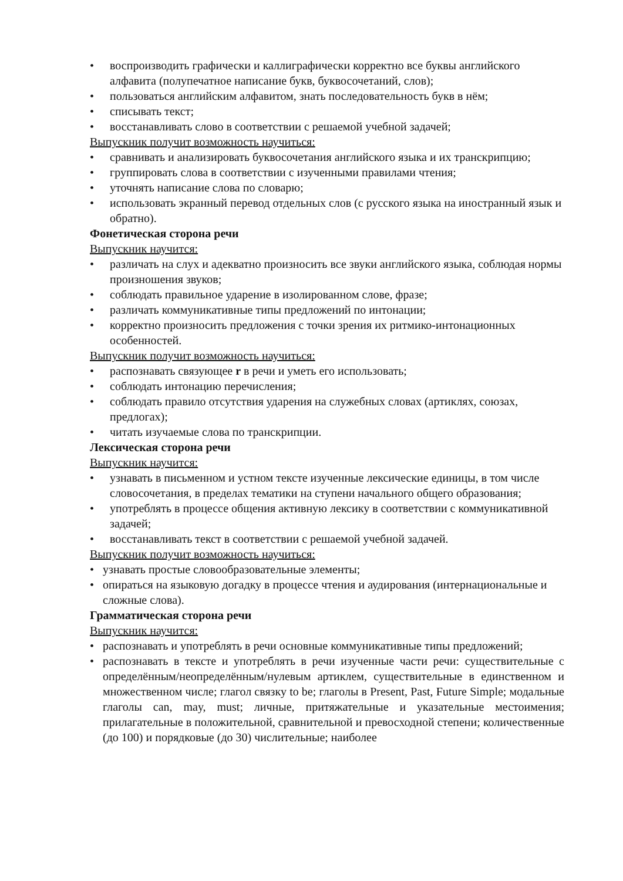• воспроизводить графически и каллиграфически корректно все буквы английского алфавита (полупечатное написание букв, буквосочетаний, слов);
• пользоваться английским алфавитом, знать последовательность букв в нём;
• списывать текст;
• восстанавливать слово в соответствии с решаемой учебной задачей;
Выпускник получит возможность научиться:
• сравнивать и анализировать буквосочетания английского языка и их транскрипцию;
• группировать слова в соответствии с изученными правилами чтения;
• уточнять написание слова по словарю;
• использовать экранный перевод отдельных слов (с русского языка на иностранный язык и обратно).
Фонетическая сторона речи
Выпускник научится:
• различать на слух и адекватно произносить все звуки английского языка, соблюдая нормы произношения звуков;
• соблюдать правильное ударение в изолированном слове, фразе;
• различать коммуникативные типы предложений по интонации;
• корректно произносить предложения с точки зрения их ритмико-интонационных особенностей.
Выпускник получит возможность научиться:
• распознавать связующее r в речи и уметь его использовать;
• соблюдать интонацию перечисления;
• соблюдать правило отсутствия ударения на служебных словах (артиклях, союзах, предлогах);
• читать изучаемые слова по транскрипции.
Лексическая сторона речи
Выпускник научится:
• узнавать в письменном и устном тексте изученные лексические единицы, в том числе словосочетания, в пределах тематики на ступени начального общего образования;
• употреблять в процессе общения активную лексику в соответствии с коммуникативной задачей;
• восстанавливать текст в соответствии с решаемой учебной задачей.
Выпускник получит возможность научиться:
• узнавать простые словообразовательные элементы;
• опираться на языковую догадку в процессе чтения и аудирования (интернациональные и сложные слова).
Грамматическая сторона речи
Выпускник научится:
• распознавать и употреблять в речи основные коммуникативные типы предложений;
• распознавать в тексте и употреблять в речи изученные части речи: существительные с определённым/неопределённым/нулевым артиклем, существительные в единственном и множественном числе; глагол связку to be; глаголы в Present, Past, Future Simple; модальные глаголы can, may, must; личные, притяжательные и указательные местоимения; прилагательные в положительной, сравнительной и превосходной степени; количественные (до 100) и порядковые (до 30) числительные; наиболее